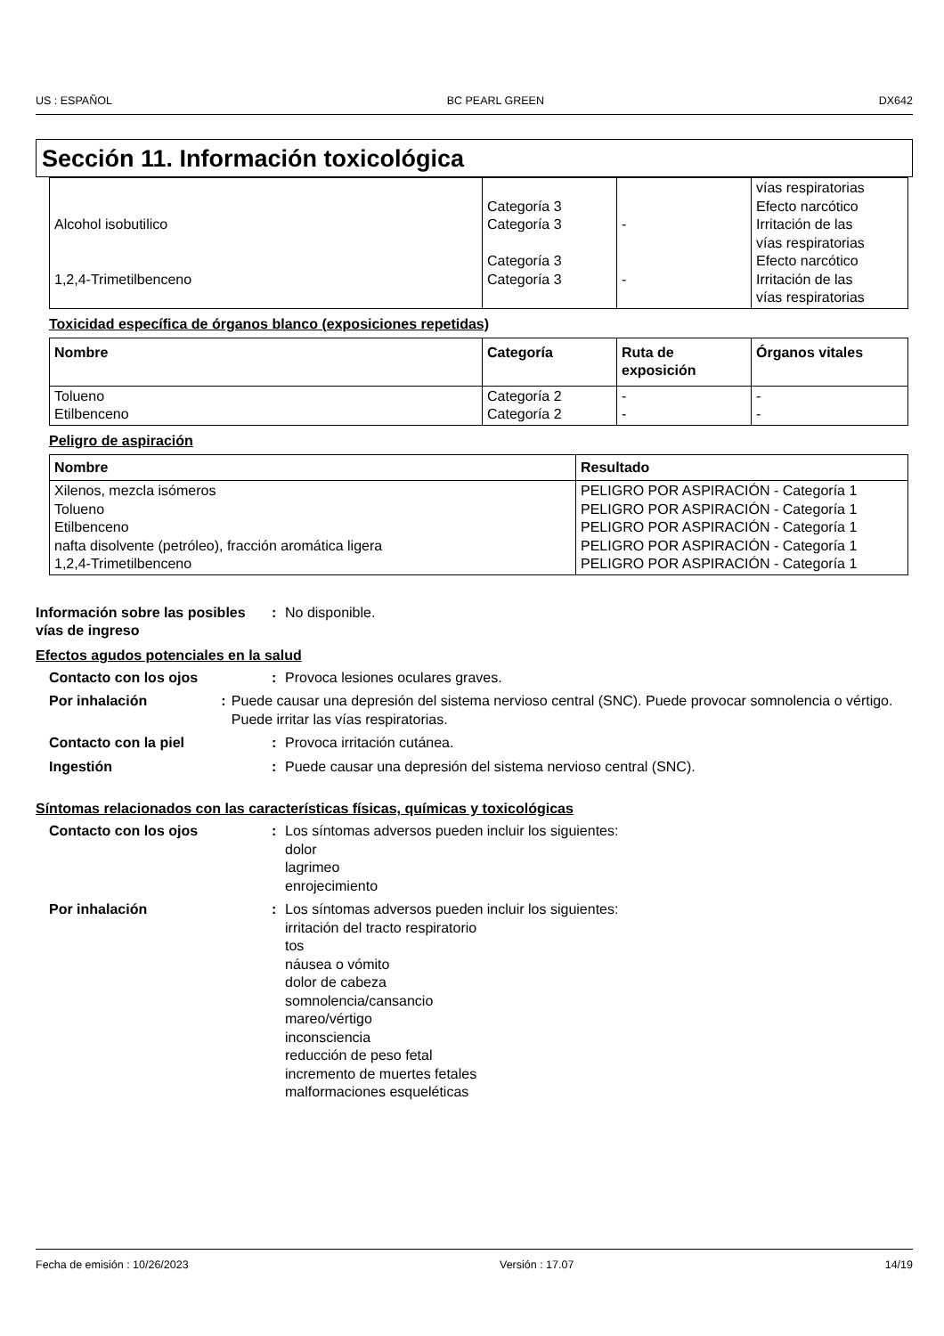US : ESPAÑOL BC PEARL GREEN DX642
Sección 11. Información toxicológica
| Alcohol isobutilico 1,2,4-Trimetilbenceno | Categoría 3 Categoría 3 Categoría 3 Categoría 3 | - - | vías respiratorias Efecto narcótico Irritación de las vías respiratorias Efecto narcótico Irritación de las vías respiratorias |
Toxicidad específica de órganos blanco (exposiciones repetidas)
| Nombre | Categoría | Ruta de exposición | Órganos vitales |
| --- | --- | --- | --- |
| Tolueno Etilbenceno | Categoría 2 Categoría 2 | - - | - - |
Peligro de aspiración
| Nombre | Resultado |
| --- | --- |
| Xilenos, mezcla isómeros Tolueno Etilbenceno nafta disolvente (petróleo), fracción aromática ligera 1,2,4-Trimetilbenceno | PELIGRO POR ASPIRACIÓN - Categoría 1 PELIGRO POR ASPIRACIÓN - Categoría 1 PELIGRO POR ASPIRACIÓN - Categoría 1 PELIGRO POR ASPIRACIÓN - Categoría 1 PELIGRO POR ASPIRACIÓN - Categoría 1 |
Información sobre las posibles vías de ingreso
: No disponible.
Efectos agudos potenciales en la salud
Contacto con los ojos : Provoca lesiones oculares graves.
Por inhalación : Puede causar una depresión del sistema nervioso central (SNC). Puede provocar somnolencia o vértigo. Puede irritar las vías respiratorias.
Contacto con la piel : Provoca irritación cutánea.
Ingestión : Puede causar una depresión del sistema nervioso central (SNC).
Síntomas relacionados con las características físicas, químicas y toxicológicas
Contacto con los ojos : Los síntomas adversos pueden incluir los siguientes:
dolor
lagrimeo
enrojecimiento
Por inhalación : Los síntomas adversos pueden incluir los siguientes:
irritación del tracto respiratorio
tos
náusea o vómito
dolor de cabeza
somnolencia/cansancio
mareo/vértigo
inconsciencia
reducción de peso fetal
incremento de muertes fetales
malformaciones esqueléticas
Fecha de emisión : 10/26/2023 Versión : 17.07 14/19